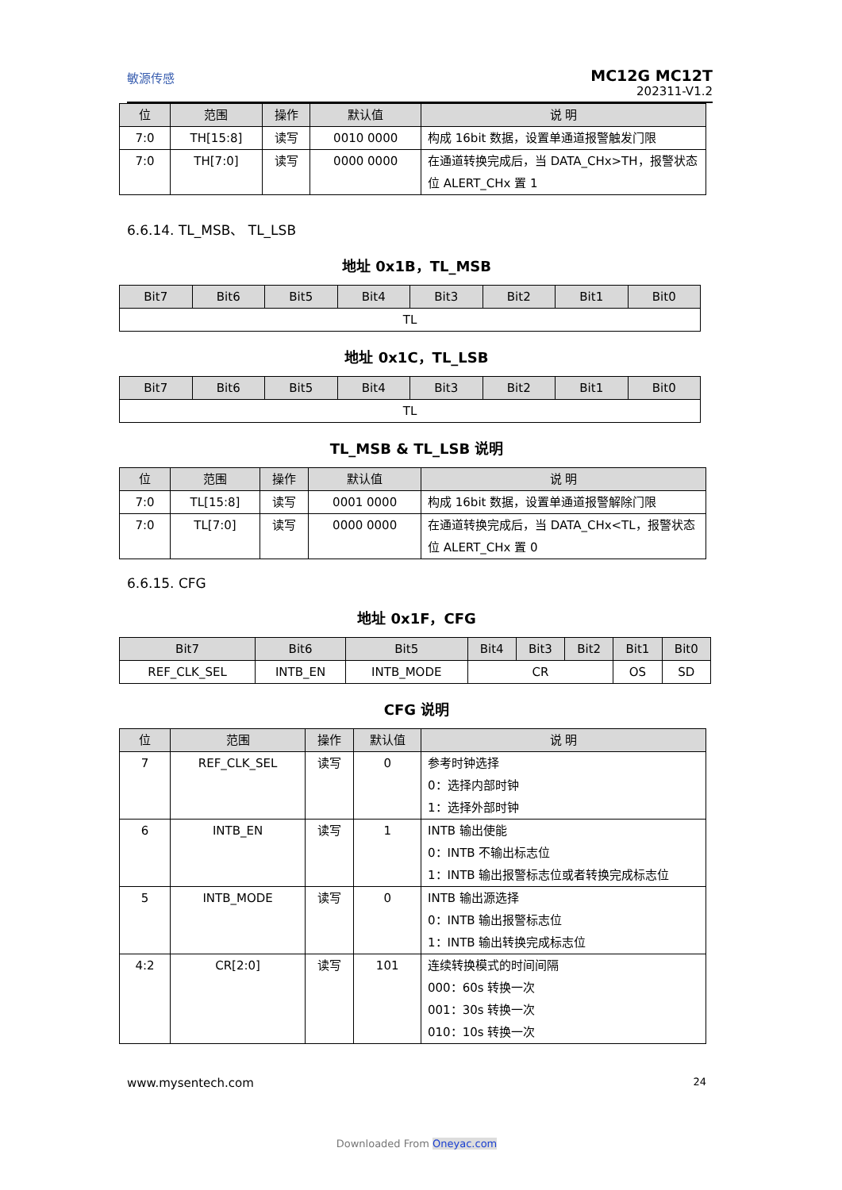敏源传感
MC12G MC12T
202311-V1.2
| 位 | 范围 | 操作 | 默认值 | 说 明 |
| --- | --- | --- | --- | --- |
| 7:0 | TH[15:8] | 读写 | 0010 0000 | 构成 16bit 数据，设置单通道报警触发门限 |
| 7:0 | TH[7:0] | 读写 | 0000 0000 | 在通道转换完成后，当 DATA_CHx>TH，报警状态位 ALERT_CHx 置 1 |
6.6.14. TL_MSB、 TL_LSB
地址 0x1B，TL_MSB
| Bit7 | Bit6 | Bit5 | Bit4 | Bit3 | Bit2 | Bit1 | Bit0 |
| --- | --- | --- | --- | --- | --- | --- | --- |
| TL | | | | | | | |
地址 0x1C，TL_LSB
| Bit7 | Bit6 | Bit5 | Bit4 | Bit3 | Bit2 | Bit1 | Bit0 |
| --- | --- | --- | --- | --- | --- | --- | --- |
| TL | | | | | | | |
TL_MSB & TL_LSB 说明
| 位 | 范围 | 操作 | 默认值 | 说 明 |
| --- | --- | --- | --- | --- |
| 7:0 | TL[15:8] | 读写 | 0001 0000 | 构成 16bit 数据，设置单通道报警解除门限 |
| 7:0 | TL[7:0] | 读写 | 0000 0000 | 在通道转换完成后，当 DATA_CHx<TL，报警状态位 ALERT_CHx 置 0 |
6.6.15. CFG
地址 0x1F，CFG
| Bit7 | Bit6 | Bit5 | Bit4 | Bit3 | Bit2 | Bit1 | Bit0 |
| --- | --- | --- | --- | --- | --- | --- | --- |
| REF_CLK_SEL | INTB_EN | INTB_MODE | CR | | | OS | SD |
CFG 说明
| 位 | 范围 | 操作 | 默认值 | 说 明 |
| --- | --- | --- | --- | --- |
| 7 | REF_CLK_SEL | 读写 | 0 | 参考时钟选择 0：选择内部时钟 1：选择外部时钟 |
| 6 | INTB_EN | 读写 | 1 | INTB 输出使能 0：INTB 不输出标志位 1：INTB 输出报警标志位或者转换完成标志位 |
| 5 | INTB_MODE | 读写 | 0 | INTB 输出源选择 0：INTB 输出报警标志位 1：INTB 输出转换完成标志位 |
| 4:2 | CR[2:0] | 读写 | 101 | 连续转换模式的时间间隔 000：60s 转换一次 001：30s 转换一次 010：10s 转换一次 |
www.mysentech.com 24
Downloaded From Oneyac.com